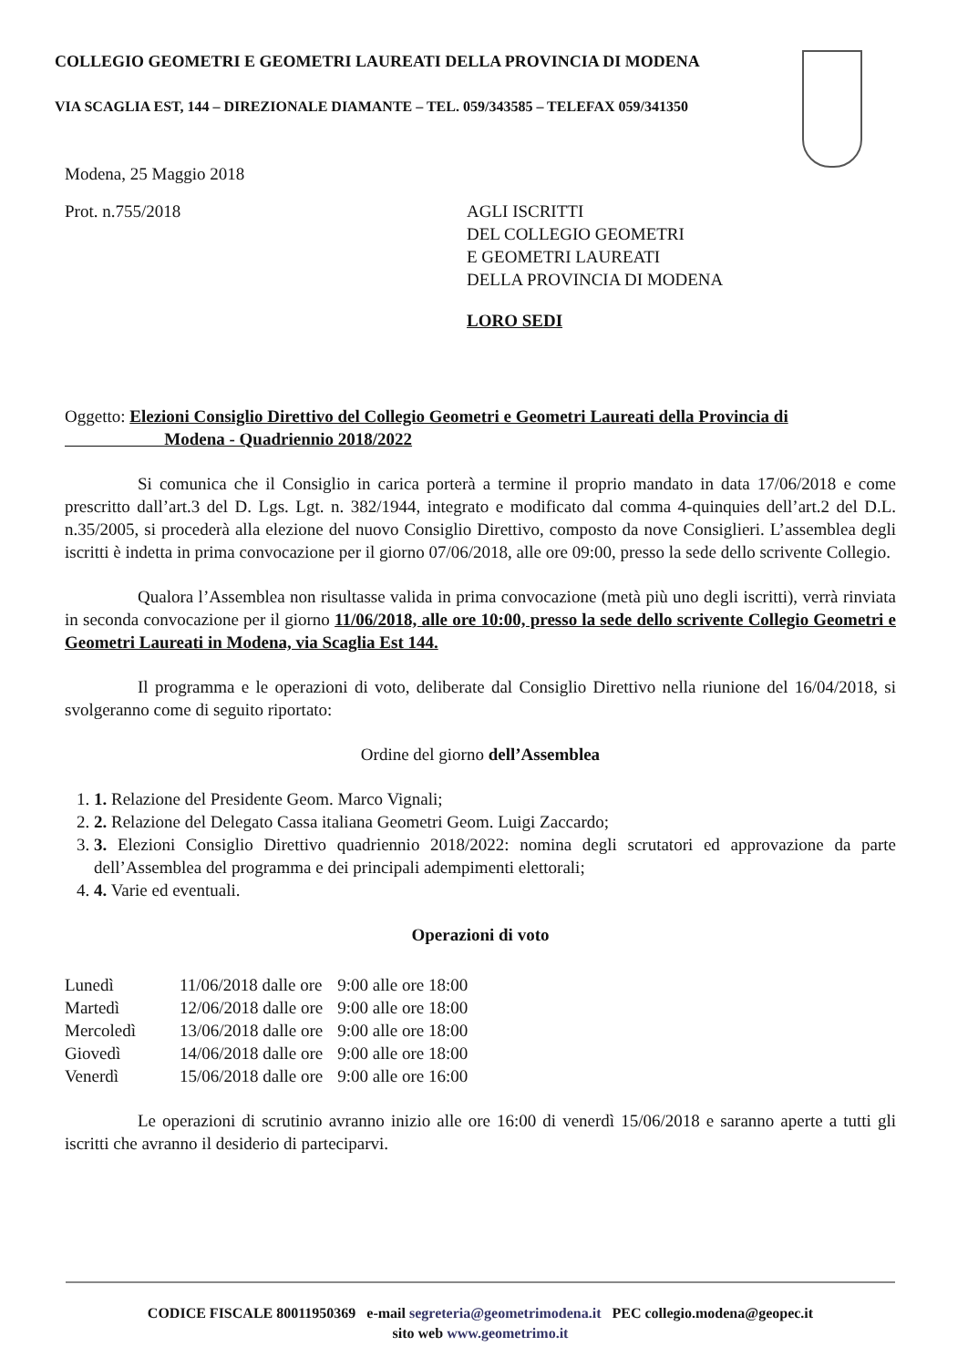COLLEGIO GEOMETRI E GEOMETRI LAUREATI DELLA PROVINCIA DI MODENA
VIA SCAGLIA EST, 144 – DIREZIONALE DIAMANTE – TEL. 059/343585 – TELEFAX 059/341350
Modena, 25 Maggio 2018
Prot. n.755/2018
AGLI ISCRITTI
DEL COLLEGIO GEOMETRI
E GEOMETRI LAUREATI
DELLA PROVINCIA DI MODENA
LORO SEDI
Oggetto: Elezioni Consiglio Direttivo del Collegio Geometri e Geometri Laureati della Provincia di
Modena - Quadriennio 2018/2022
Si comunica che il Consiglio in carica porterà a termine il proprio mandato in data 17/06/2018 e come prescritto dall’art.3 del D. Lgs. Lgt. n. 382/1944, integrato e modificato dal comma 4-quinquies dell’art.2 del D.L. n.35/2005, si procederà alla elezione del nuovo Consiglio Direttivo, composto da nove Consiglieri. L’assemblea degli iscritti è indetta in prima convocazione per il giorno 07/06/2018, alle ore 09:00, presso la sede dello scrivente Collegio.
Qualora l’Assemblea non risultasse valida in prima convocazione (metà più uno degli iscritti), verrà rinviata in seconda convocazione per il giorno 11/06/2018, alle ore 10:00, presso la sede dello scrivente Collegio Geometri e Geometri Laureati in Modena, via Scaglia Est 144.
Il programma e le operazioni di voto, deliberate dal Consiglio Direttivo nella riunione del 16/04/2018, si svolgeranno come di seguito riportato:
Ordine del giorno dell’Assemblea
1. 1. Relazione del Presidente Geom. Marco Vignali;
2. 2. Relazione del Delegato Cassa italiana Geometri Geom. Luigi Zaccardo;
3. 3. Elezioni Consiglio Direttivo quadriennio 2018/2022: nomina degli scrutatori ed approvazione da parte dell’Assemblea del programma e dei principali adempimenti elettorali;
4. 4. Varie ed eventuali.
Operazioni di voto
| Lunedì | 11/06/2018 dalle ore | 9:00 alle ore 18:00 |
| Martedì | 12/06/2018 dalle ore | 9:00 alle ore 18:00 |
| Mercoledì | 13/06/2018 dalle ore | 9:00 alle ore 18:00 |
| Giovedì | 14/06/2018 dalle ore | 9:00 alle ore 18:00 |
| Venerdì | 15/06/2018 dalle ore | 9:00 alle ore 16:00 |
Le operazioni di scrutinio avranno inizio alle ore 16:00 di venerdì 15/06/2018 e saranno aperte a tutti gli iscritti che avranno il desiderio di parteciparvi.
CODICE FISCALE 80011950369 e-mail segreteria@geometrimodena.it PEC collegio.modena@geopec.it
sito web www.geometrimo.it